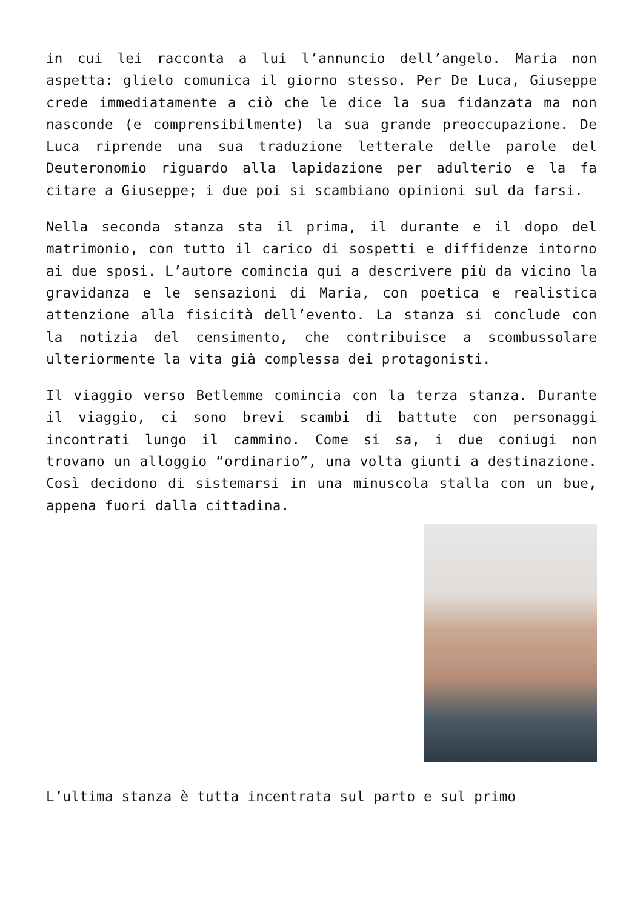in cui lei racconta a lui l’annuncio dell’angelo. Maria non aspetta: glielo comunica il giorno stesso. Per De Luca, Giuseppe crede immediatamente a ciò che le dice la sua fidanzata ma non nasconde (e comprensibilmente) la sua grande preoccupazione. De Luca riprende una sua traduzione letterale delle parole del Deuteronomio riguardo alla lapidazione per adulterio e la fa citare a Giuseppe; i due poi si scambiano opinioni sul da farsi.
Nella seconda stanza sta il prima, il durante e il dopo del matrimonio, con tutto il carico di sospetti e diffidenze intorno ai due sposi. L’autore comincia qui a descrivere più da vicino la gravidanza e le sensazioni di Maria, con poetica e realistica attenzione alla fisicità dell’evento. La stanza si conclude con la notizia del censimento, che contribuisce a scombussolare ulteriormente la vita già complessa dei protagonisti.
Il viaggio verso Betlemme comincia con la terza stanza. Durante il viaggio, ci sono brevi scambi di battute con personaggi incontrati lungo il cammino. Come si sa, i due coniugi non trovano un alloggio “ordinario”, una volta giunti a destinazione. Così decidono di sistemarsi in una minuscola stalla con un bue, appena fuori dalla cittadina.
L’ultima stanza è tutta incentrata sul parto e sul primo